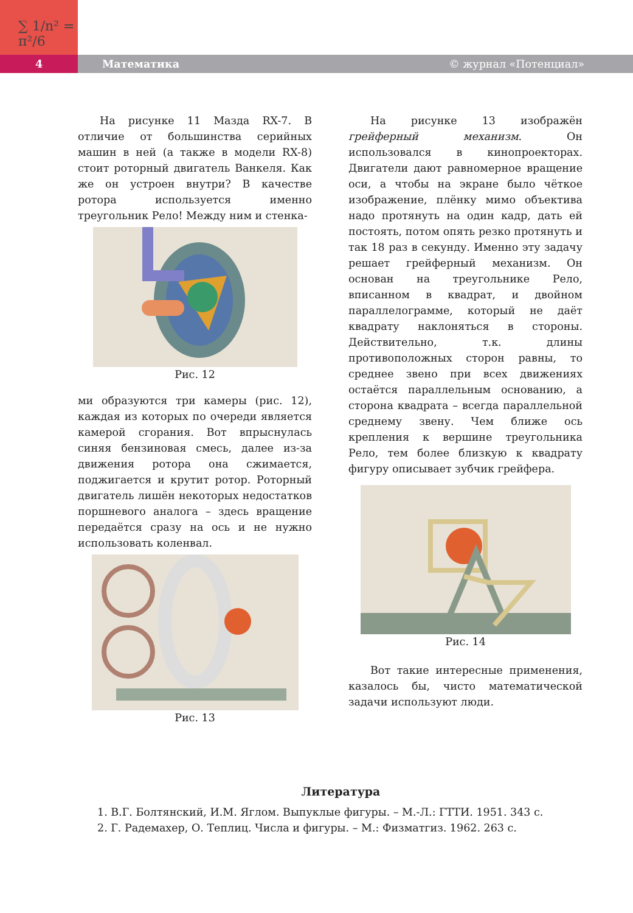∑ 1/n² = π²/6
4
Математика © журнал «Потенциал»
На рисунке 11 Мазда RX-7. В отличие от большинства серийных машин в ней (а также в модели RX-8) стоит роторный двигатель Ванкеля. Как же он устроен внутри? В качестве ротора используется именно треугольник Рело! Между ним и стенка-
Рис. 12
ми образуются три камеры (рис. 12), каждая из которых по очереди является камерой сгорания. Вот впрыснулась синяя бензиновая смесь, далее из-за движения ротора она сжимается, поджигается и крутит ротор. Роторный двигатель лишён некоторых недостатков поршневого аналога – здесь вращение передаётся сразу на ось и не нужно использовать коленвал.
Рис. 13
На рисунке 13 изображён грейферный механизм. Он использовался в кинопроекторах. Двигатели дают равномерное вращение оси, а чтобы на экране было чёткое изображение, плёнку мимо объектива надо протянуть на один кадр, дать ей постоять, потом опять резко протянуть и так 18 раз в секунду. Именно эту задачу решает грейферный механизм. Он основан на треугольнике Рело, вписанном в квадрат, и двойном параллелограмме, который не даёт квадрату наклоняться в стороны. Действительно, т.к. длины противоположных сторон равны, то среднее звено при всех движениях остаётся параллельным основанию, а сторона квадрата – всегда параллельной среднему звену. Чем ближе ось крепления к вершине треугольника Рело, тем более близкую к квадрату фигуру описывает зубчик грейфера.
Рис. 14
Вот такие интересные применения, казалось бы, чисто математической задачи используют люди.
Литература
1. В.Г. Болтянский, И.М. Яглом. Выпуклые фигуры. – М.-Л.: ГТТИ. 1951. 343 с.
2. Г. Радемахер, О. Теплиц. Числа и фигуры. – М.: Физматгиз. 1962. 263 с.